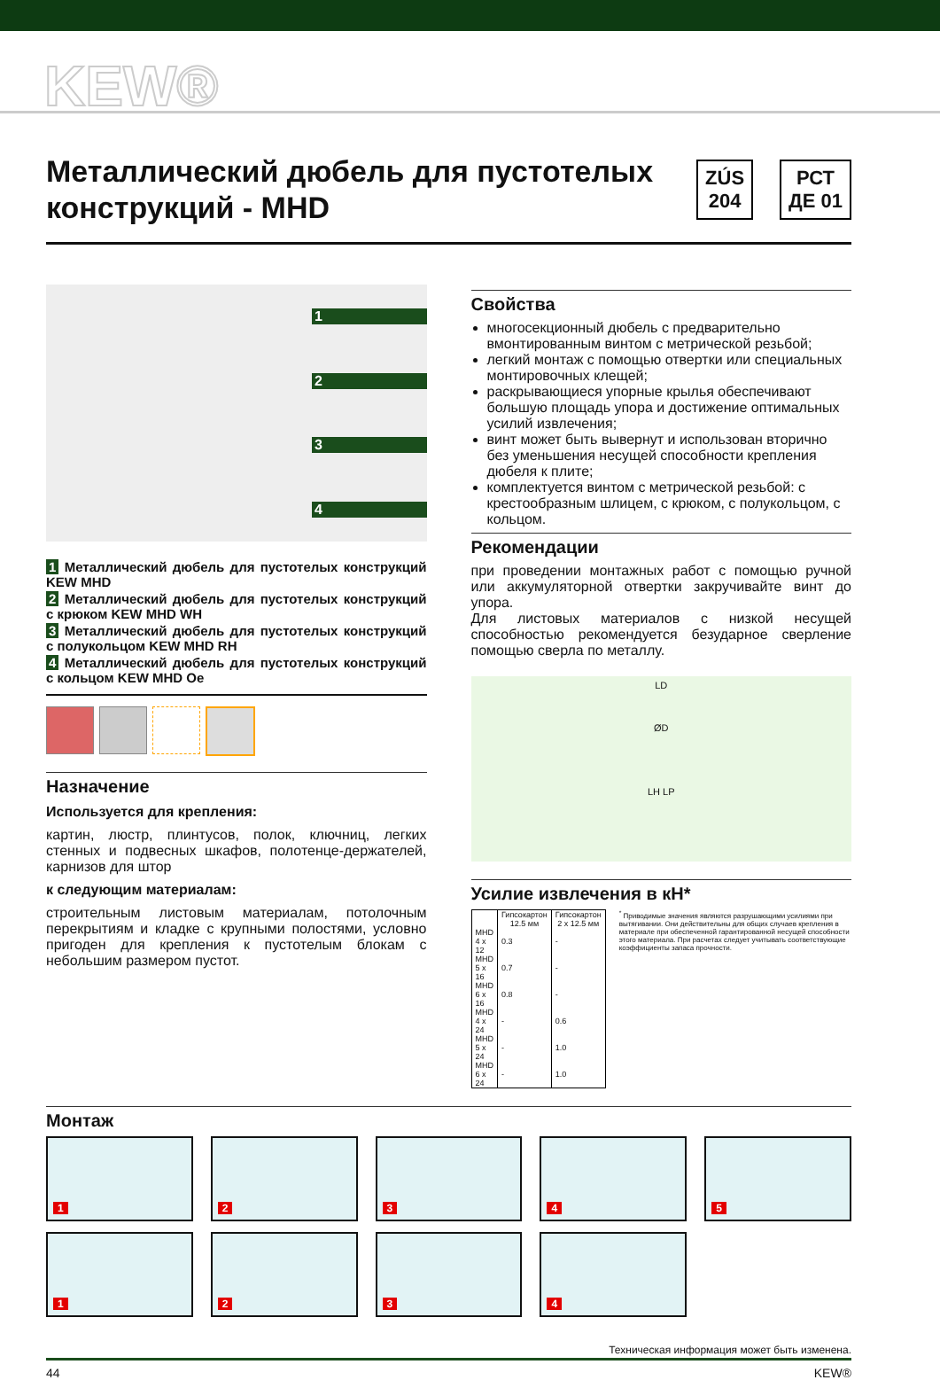KEW®
Металлический дюбель для пустотелых конструкций - MHD
ZÚS
204
РСТ
ДЕ 01
1234
1 Металлический дюбель для пустотелых конструкций KEW MHD
2 Металлический дюбель для пустотелых конструкций с крюком KEW MHD WH
3 Металлический дюбель для пустотелых конструкций с полукольцом KEW MHD RH
4 Металлический дюбель для пустотелых конструкций с кольцом KEW MHD Oe
Назначение
Используется для крепления:
картин, люстр, плинтусов, полок, ключниц, легких стенных и подвесных шкафов, полотенце-держателей, карнизов для штор
к следующим материалам:
строительным листовым материалам, потолочным перекрытиям и кладке с крупными полостями, условно пригоден для крепления к пустотелым блокам с небольшим размером пустот.
Свойства
многосекционный дюбель с предварительно вмонтированным винтом с метрической резьбой;
легкий монтаж с помощью отвертки или специальных монтировочных клещей;
раскрывающиеся упорные крылья обеспечивают большую площадь упора и достижение оптимальных усилий извлечения;
винт может быть вывернут и использован вторично без уменьшения несущей способности крепления дюбеля к плите;
комплектуется винтом с метрической резьбой: с крестообразным шлицем, с крюком, с полукольцом, с кольцом.
Рекомендации
при проведении монтажных работ с помощью ручной или аккумуляторной отвертки закручивайте винт до упора.
Для листовых материалов с низкой несущей способностью рекомендуется безударное сверление помощью сверла по металлу.
LD
ØD
LH LP
Усилие извлечения в кН*
| | Гипсокартон 12.5 мм | Гипсокартон 2 x 12.5 мм |
| --- | --- | --- |
| MHD 4 x 12 | 0.3 | - |
| MHD 5 x 16 | 0.7 | - |
| MHD 6 x 16 | 0.8 | - |
| MHD 4 x 24 | - | 0.6 |
| MHD 5 x 24 | - | 1.0 |
| MHD 6 x 24 | - | 1.0 |
<sup>*</sup> Приводимые значения являются разрушающими усилиями при вытягивании. Они действительны для общих случаев крепления в материале при обеспеченной гарантированной несущей способности этого материала. При расчетах следует учитывать соответствующие коэффициенты запаса прочности.
Монтаж
1
2
3
4
5
1
2
3
4
Техническая информация может быть изменена.
44 KEW®